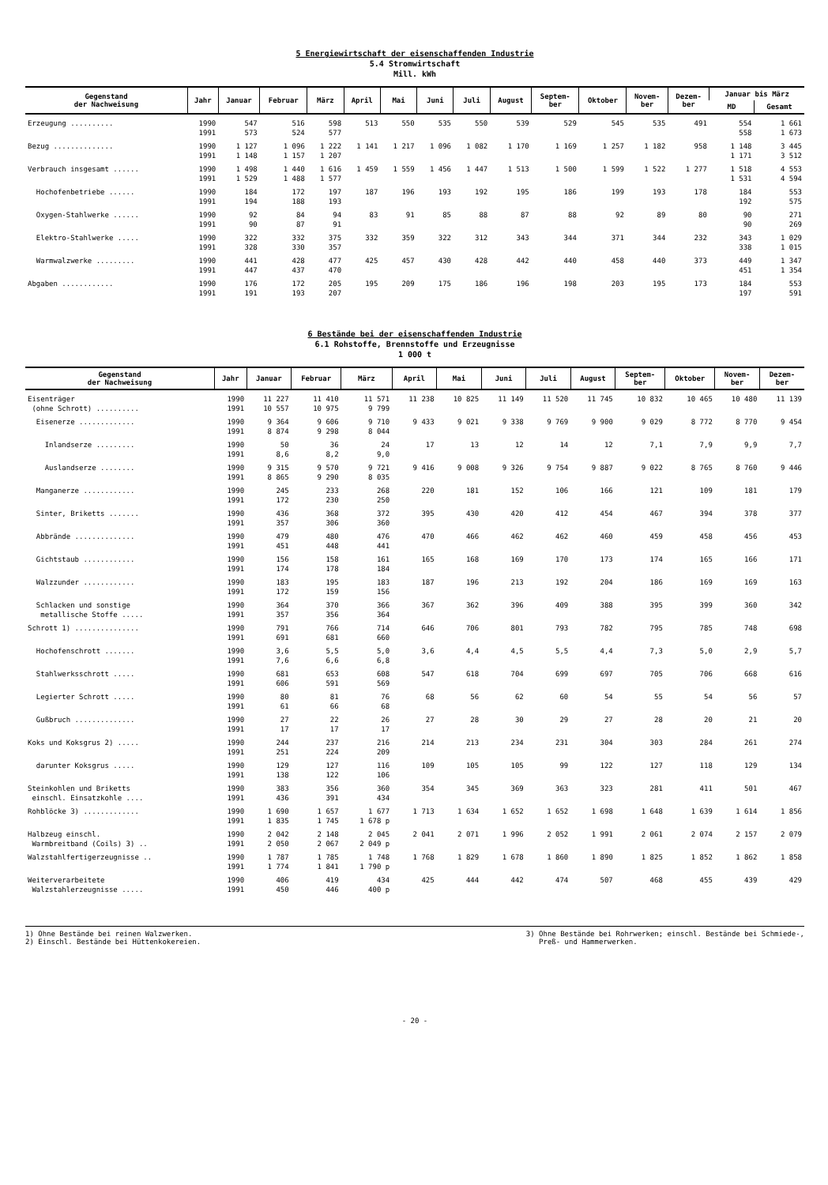5 Energiewirtschaft der eisenschaffenden Industrie
5.4 Stromwirtschaft
Mill. kWh
| Gegenstand der Nachweisung | Jahr | Januar | Februar | März | April | Mai | Juni | Juli | August | Septem- ber | Oktober | Novem- ber | Dezem- ber | Januar bis März | |
| --- | --- | --- | --- | --- | --- | --- | --- | --- | --- | --- | --- | --- | --- | --- | --- |
| | | | | | | | | | | | | | | MD | Gesamt |
| Erzeugung .......... | 1990 1991 | 547 573 | 516 524 | 598 577 | 513 | 550 | 535 | 550 | 539 | 529 | 545 | 535 | 491 | 554 558 | 1 661 1 673 |
| Bezug .............. | 1990 1991 | 1 127 1 148 | 1 096 1 157 | 1 222 1 207 | 1 141 | 1 217 | 1 096 | 1 082 | 1 170 | 1 169 | 1 257 | 1 182 | 958 | 1 148 1 171 | 3 445 3 512 |
| Verbrauch insgesamt ...... | 1990 1991 | 1 498 1 529 | 1 440 1 488 | 1 616 1 577 | 1 459 | 1 559 | 1 456 | 1 447 | 1 513 | 1 500 | 1 599 | 1 522 | 1 277 | 1 518 1 531 | 4 553 4 594 |
| Hochofenbetriebe ...... | 1990 1991 | 184 194 | 172 188 | 197 193 | 187 | 196 | 193 | 192 | 195 | 186 | 199 | 193 | 178 | 184 192 | 553 575 |
| Oxygen-Stahlwerke ...... | 1990 1991 | 92 90 | 84 87 | 94 91 | 83 | 91 | 85 | 88 | 87 | 88 | 92 | 89 | 80 | 90 90 | 271 269 |
| Elektro-Stahlwerke ..... | 1990 1991 | 322 328 | 332 330 | 375 357 | 332 | 359 | 322 | 312 | 343 | 344 | 371 | 344 | 232 | 343 338 | 1 029 1 015 |
| Warmwalzwerke ......... | 1990 1991 | 441 447 | 428 437 | 477 470 | 425 | 457 | 430 | 428 | 442 | 440 | 458 | 440 | 373 | 449 451 | 1 347 1 354 |
| Abgaben ............ | 1990 1991 | 176 191 | 172 193 | 205 207 | 195 | 209 | 175 | 186 | 196 | 198 | 203 | 195 | 173 | 184 197 | 553 591 |
6 Bestände bei der eisenschaffenden Industrie
6.1 Rohstoffe, Brennstoffe und Erzeugnisse
1 000 t
| Gegenstand der Nachweisung | Jahr | Januar | Februar | März | April | Mai | Juni | Juli | August | Septem- ber | Oktober | Novem- ber | Dezem- ber |
| --- | --- | --- | --- | --- | --- | --- | --- | --- | --- | --- | --- | --- | --- |
| Eisenträger (ohne Schrott) .......... | 1990 1991 | 11 227 10 557 | 11 410 10 975 | 11 571 9 799 | 11 238 | 10 825 | 11 149 | 11 520 | 11 745 | 10 832 | 10 465 | 10 480 | 11 139 |
| Eisenerze ............. | 1990 1991 | 9 364 8 874 | 9 606 9 298 | 9 710 8 044 | 9 433 | 9 021 | 9 338 | 9 769 | 9 900 | 9 029 | 8 772 | 8 770 | 9 454 |
| Inlandserze ......... | 1990 1991 | 50 8,6 | 36 8,2 | 24 9,0 | 17 | 13 | 12 | 14 | 12 | 7,1 | 7,9 | 9,9 | 7,7 |
| Auslandserze ........ | 1990 1991 | 9 315 8 865 | 9 570 9 290 | 9 721 8 035 | 9 416 | 9 008 | 9 326 | 9 754 | 9 887 | 9 022 | 8 765 | 8 760 | 9 446 |
| Manganerze ............ | 1990 1991 | 245 172 | 233 230 | 268 250 | 220 | 181 | 152 | 106 | 166 | 121 | 109 | 181 | 179 |
| Sinter, Briketts ....... | 1990 1991 | 436 357 | 368 306 | 372 360 | 395 | 430 | 420 | 412 | 454 | 467 | 394 | 378 | 377 |
| Abbrände .............. | 1990 1991 | 479 451 | 480 448 | 476 441 | 470 | 466 | 462 | 462 | 460 | 459 | 458 | 456 | 453 |
| Gichtstaub ............ | 1990 1991 | 156 174 | 158 178 | 161 184 | 165 | 168 | 169 | 170 | 173 | 174 | 165 | 166 | 171 |
| Walzzunder ............ | 1990 1991 | 183 172 | 195 159 | 183 156 | 187 | 196 | 213 | 192 | 204 | 186 | 169 | 169 | 163 |
| Schlacken und sonstige metallische Stoffe ..... | 1990 1991 | 364 357 | 370 356 | 366 364 | 367 | 362 | 396 | 409 | 388 | 395 | 399 | 360 | 342 |
| Schrott 1) ............... | 1990 1991 | 791 691 | 766 681 | 714 660 | 646 | 706 | 801 | 793 | 782 | 795 | 785 | 748 | 698 |
| Hochofenschrott ....... | 1990 1991 | 3,6 7,6 | 5,5 6,6 | 5,0 6,8 | 3,6 | 4,4 | 4,5 | 5,5 | 4,4 | 7,3 | 5,0 | 2,9 | 5,7 |
| Stahlwerksschrott ..... | 1990 1991 | 681 606 | 653 591 | 608 569 | 547 | 618 | 704 | 699 | 697 | 705 | 706 | 668 | 616 |
| Legierter Schrott ..... | 1990 1991 | 80 61 | 81 66 | 76 68 | 68 | 56 | 62 | 60 | 54 | 55 | 54 | 56 | 57 |
| Gußbruch .............. | 1990 1991 | 27 17 | 22 17 | 26 17 | 27 | 28 | 30 | 29 | 27 | 28 | 20 | 21 | 20 |
| Koks und Koksgrus 2) ..... | 1990 1991 | 244 251 | 237 224 | 216 209 | 214 | 213 | 234 | 231 | 304 | 303 | 284 | 261 | 274 |
| darunter Koksgrus ..... | 1990 1991 | 129 138 | 127 122 | 116 106 | 109 | 105 | 105 | 99 | 122 | 127 | 118 | 129 | 134 |
| Steinkohlen und Briketts einschl. Einsatzkohle .... | 1990 1991 | 383 436 | 356 391 | 360 434 | 354 | 345 | 369 | 363 | 323 | 281 | 411 | 501 | 467 |
| Rohblöcke 3) ............. | 1990 1991 | 1 690 1 835 | 1 657 1 745 | 1 677 1 678 p | 1 713 | 1 634 | 1 652 | 1 652 | 1 698 | 1 648 | 1 639 | 1 614 | 1 856 |
| Halbzeug einschl. Warmbreitband (Coils) 3) .. | 1990 1991 | 2 042 2 050 | 2 148 2 067 | 2 045 2 049 p | 2 041 | 2 071 | 1 996 | 2 052 | 1 991 | 2 061 | 2 074 | 2 157 | 2 079 |
| Walzstahlfertigerzeugnisse .. | 1990 1991 | 1 787 1 774 | 1 785 1 841 | 1 748 1 790 p | 1 768 | 1 829 | 1 678 | 1 860 | 1 890 | 1 825 | 1 852 | 1 862 | 1 858 |
| Weiterverarbeitete Walzstahlerzeugnisse ..... | 1990 1991 | 406 450 | 419 446 | 434 400 p | 425 | 444 | 442 | 474 | 507 | 468 | 455 | 439 | 429 |
1) Ohne Bestände bei reinen Walzwerken.
2) Einschl. Bestände bei Hüttenkokereien.
3) Ohne Bestände bei Rohrwerken; einschl. Bestände bei Schmiede-,
Preß- und Hammerwerken.
- 20 -